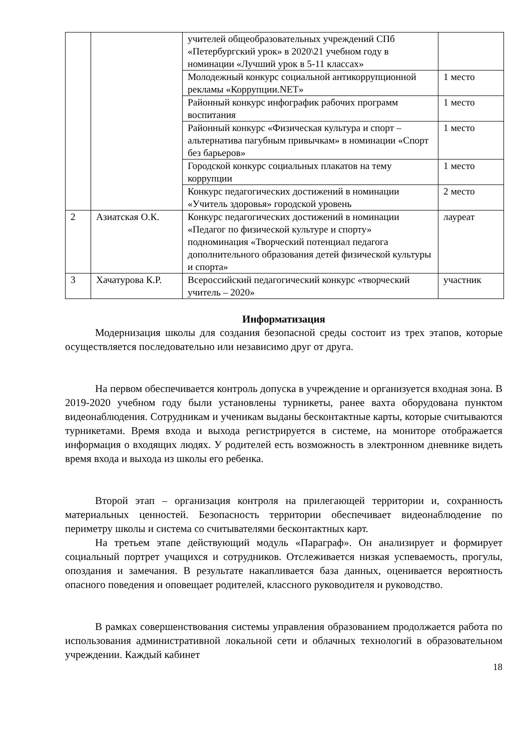| | | учителей общеобразовательных учреждений СПб «Петербургский урок» в 2020\21 учебном году в номинации «Лучший урок в 5-11 классах» | |
| | | Молодежный конкурс социальной антикоррупционной рекламы «Коррупции.NET» | 1 место |
| | | Районный конкурс инфографик рабочих программ воспитания | 1 место |
| | | Районный конкурс «Физическая культура и спорт – альтернатива пагубным привычкам» в номинации «Спорт без барьеров» | 1 место |
| | | Городской конкурс социальных плакатов на тему коррупции | 1 место |
| | | Конкурс педагогических достижений в номинации «Учитель здоровья» городской уровень | 2 место |
| 2 | Азиатская О.К. | Конкурс педагогических достижений в номинации «Педагог по физической культуре и спорту» подноминация «Творческий потенциал педагога дополнительного образования детей физической культуры и спорта» | лауреат |
| 3 | Хачатурова К.Р. | Всероссийский педагогический конкурс «творческий учитель – 2020» | участник |
Информатизация
Модернизация школы для создания безопасной среды состоит из трех этапов, которые осуществляется последовательно или независимо друг от друга.
На первом обеспечивается контроль допуска в учреждение и организуется входная зона. В 2019-2020 учебном году были установлены турникеты, ранее вахта оборудована пунктом видеонаблюдения. Сотрудникам и ученикам выданы бесконтактные карты, которые считываются турникетами. Время входа и выхода регистрируется в системе, на мониторе отображается информация о входящих людях. У родителей есть возможность в электронном дневнике видеть время входа и выхода из школы его ребенка.
Второй этап – организация контроля на прилегающей территории и, сохранность материальных ценностей. Безопасность территории обеспечивает видеонаблюдение по периметру школы и система со считывателями бесконтактных карт.
На третьем этапе действующий модуль «Параграф». Он анализирует и формирует социальный портрет учащихся и сотрудников. Отслеживается низкая успеваемость, прогулы, опоздания и замечания. В результате накапливается база данных, оценивается вероятность опасного поведения и оповещает родителей, классного руководителя и руководство.
В рамках совершенствования системы управления образованием продолжается работа по использования административной локальной сети и облачных технологий в образовательном учреждении. Каждый кабинет
18